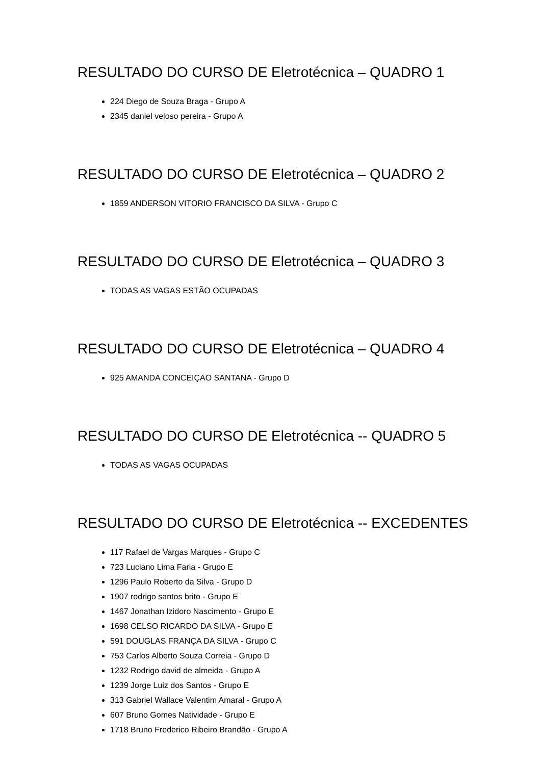RESULTADO DO CURSO DE Eletrotécnica – QUADRO 1
224 Diego de Souza Braga - Grupo A
2345 daniel veloso pereira - Grupo A
RESULTADO DO CURSO DE Eletrotécnica – QUADRO 2
1859 ANDERSON VITORIO FRANCISCO DA SILVA - Grupo C
RESULTADO DO CURSO DE Eletrotécnica – QUADRO 3
TODAS AS VAGAS ESTÃO OCUPADAS
RESULTADO DO CURSO DE Eletrotécnica – QUADRO 4
925 AMANDA CONCEIÇAO SANTANA - Grupo D
RESULTADO DO CURSO DE Eletrotécnica -- QUADRO 5
TODAS AS VAGAS OCUPADAS
RESULTADO DO CURSO DE Eletrotécnica -- EXCEDENTES
117 Rafael de Vargas Marques - Grupo C
723 Luciano Lima Faria - Grupo E
1296 Paulo Roberto da Silva - Grupo D
1907 rodrigo santos brito - Grupo E
1467 Jonathan Izidoro Nascimento - Grupo E
1698 CELSO RICARDO DA SILVA - Grupo E
591 DOUGLAS FRANÇA DA SILVA - Grupo C
753 Carlos Alberto Souza Correia - Grupo D
1232 Rodrigo david de almeida - Grupo A
1239 Jorge Luiz dos Santos - Grupo E
313 Gabriel Wallace Valentim Amaral - Grupo A
607 Bruno Gomes Natividade - Grupo E
1718 Bruno Frederico Ribeiro Brandão - Grupo A